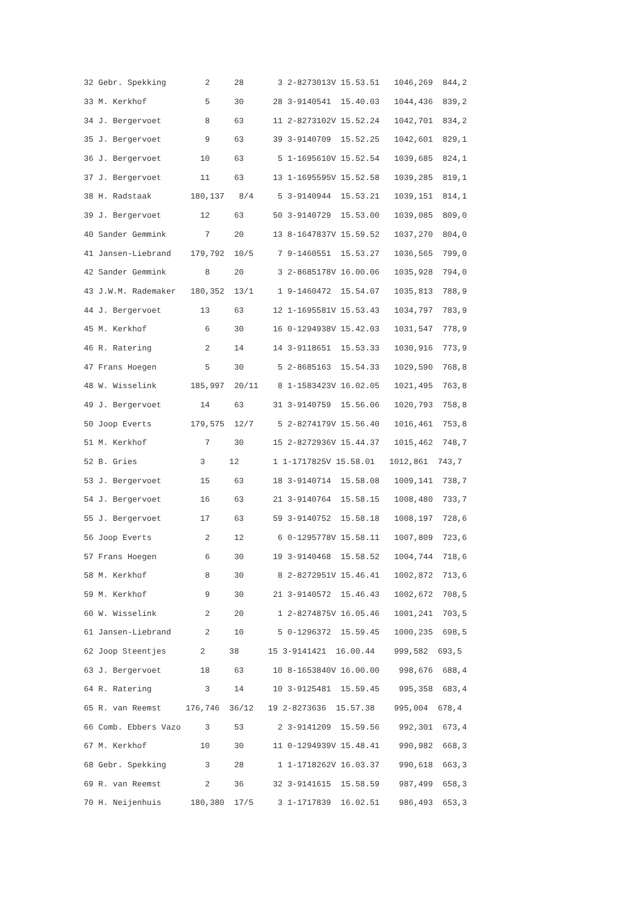| 32 Gebr. Spekking 2 28 3 2-8273013V 15.53.51 1046,269 844,2 |
| 33 M. Kerkhof 5 30 28 3-9140541 15.40.03 1044,436 839,2 |
| 34 J. Bergervoet 8 63 11 2-8273102V 15.52.24 1042,701 834,2 |
| 35 J. Bergervoet 9 63 39 3-9140709 15.52.25 1042,601 829,1 |
| 36 J. Bergervoet 10 63 5 1-1695610V 15.52.54 1039,685 824,1 |
| 37 J. Bergervoet 11 63 13 1-1695595V 15.52.58 1039,285 819,1 |
| 38 H. Radstaak 180,137 8/4 5 3-9140944 15.53.21 1039,151 814,1 |
| 39 J. Bergervoet 12 63 50 3-9140729 15.53.00 1039,085 809,0 |
| 40 Sander Gemmink 7 20 13 8-1647837V 15.59.52 1037,270 804,0 |
| 41 Jansen-Liebrand 179,792 10/5 7 9-1460551 15.53.27 1036,565 799,0 |
| 42 Sander Gemmink 8 20 3 2-8685178V 16.00.06 1035,928 794,0 |
| 43 J.W.M. Rademaker 180,352 13/1 1 9-1460472 15.54.07 1035,813 788,9 |
| 44 J. Bergervoet 13 63 12 1-1695581V 15.53.43 1034,797 783,9 |
| 45 M. Kerkhof 6 30 16 0-1294938V 15.42.03 1031,547 778,9 |
| 46 R. Ratering 2 14 14 3-9118651 15.53.33 1030,916 773,9 |
| 47 Frans Hoegen 5 30 5 2-8685163 15.54.33 1029,590 768,8 |
| 48 W. Wisselink 185,997 20/11 8 1-1583423V 16.02.05 1021,495 763,8 |
| 49 J. Bergervoet 14 63 31 3-9140759 15.56.06 1020,793 758,8 |
| 50 Joop Everts 179,575 12/7 5 2-8274179V 15.56.40 1016,461 753,8 |
| 51 M. Kerkhof 7 30 15 2-8272936V 15.44.37 1015,462 748,7 |
| 52 B. Gries 3 12 1 1-1717825V 15.58.01 1012,861 743,7 |
| 53 J. Bergervoet 15 63 18 3-9140714 15.58.08 1009,141 738,7 |
| 54 J. Bergervoet 16 63 21 3-9140764 15.58.15 1008,480 733,7 |
| 55 J. Bergervoet 17 63 59 3-9140752 15.58.18 1008,197 728,6 |
| 56 Joop Everts 2 12 6 0-1295778V 15.58.11 1007,809 723,6 |
| 57 Frans Hoegen 6 30 19 3-9140468 15.58.52 1004,744 718,6 |
| 58 M. Kerkhof 8 30 8 2-8272951V 15.46.41 1002,872 713,6 |
| 59 M. Kerkhof 9 30 21 3-9140572 15.46.43 1002,672 708,5 |
| 60 W. Wisselink 2 20 1 2-8274875V 16.05.46 1001,241 703,5 |
| 61 Jansen-Liebrand 2 10 5 0-1296372 15.59.45 1000,235 698,5 |
| 62 Joop Steentjes 2 38 15 3-9141421 16.00.44 999,582 693,5 |
| 63 J. Bergervoet 18 63 10 8-1653840V 16.00.00 998,676 688,4 |
| 64 R. Ratering 3 14 10 3-9125481 15.59.45 995,358 683,4 |
| 65 R. van Reemst 176,746 36/12 19 2-8273636 15.57.38 995,004 678,4 |
| 66 Comb. Ebbers Vazo 3 53 2 3-9141209 15.59.56 992,301 673,4 |
| 67 M. Kerkhof 10 30 11 0-1294939V 15.48.41 990,982 668,3 |
| 68 Gebr. Spekking 3 28 1 1-1718262V 16.03.37 990,618 663,3 |
| 69 R. van Reemst 2 36 32 3-9141615 15.58.59 987,499 658,3 |
| 70 H. Neijenhuis 180,380 17/5 3 1-1717839 16.02.51 986,493 653,3 |